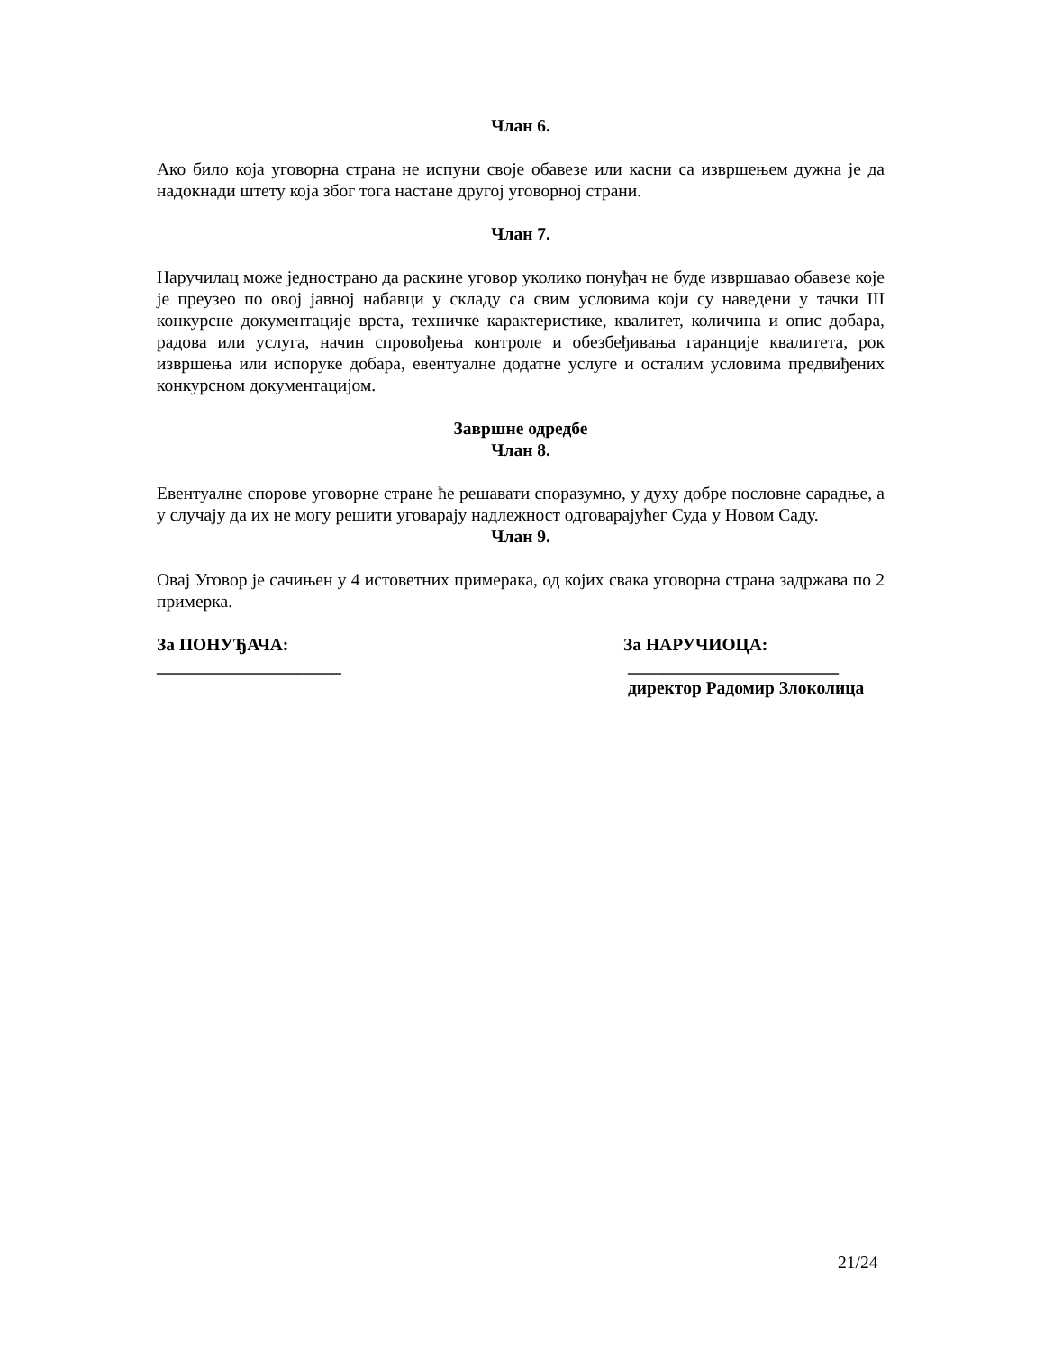Члан 6.
Ако било која уговорна страна не испуни своје обавезе или касни са извршењем дужна је да надокнади штету која због тога настане другој уговорној страни.
Члан 7.
Наручилац може једнострано да раскине уговор уколико понуђач не буде извршавао обавезе које је преузео по овој јавној набавци у складу са свим условима који су наведени у тачки III конкурсне документације врста, техничке карактеристике, квалитет, количина и опис добара, радова или услуга, начин спровођења контроле и обезбеђивања гаранције квалитета, рок извршења или испоруке добара, евентуалне додатне услуге и осталим условима предвиђених конкурсном документацијом.
Завршне одредбе
Члан 8.
Евентуалне спорове уговорне стране ће решавати споразумно, у духу добре пословне сарадње, а у случају да их не могу решити уговарају надлежност одговарајућег Суда у Новом Саду.
Члан 9.
Овај Уговор је сачињен у 4 истоветних примерака, од којих свака уговорна страна задржава по 2 примерка.
За ПОНУЂАЧА: За НАРУЧИОЦА:
_____________________ ________________________
директор Радомир Злоколица
21/24